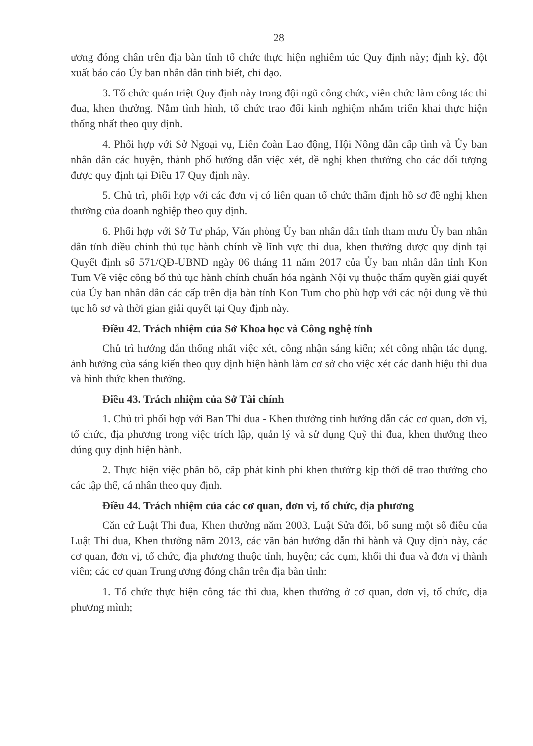28
ương đóng chân trên địa bàn tỉnh tổ chức thực hiện nghiêm túc Quy định này; định kỳ, đột xuất báo cáo Ủy ban nhân dân tỉnh biết, chỉ đạo.
3. Tổ chức quán triệt Quy định này trong đội ngũ công chức, viên chức làm công tác thi đua, khen thưởng. Nắm tình hình, tổ chức trao đổi kinh nghiệm nhằm triển khai thực hiện thống nhất theo quy định.
4. Phối hợp với Sở Ngoại vụ, Liên đoàn Lao động, Hội Nông dân cấp tỉnh và Ủy ban nhân dân các huyện, thành phố hướng dẫn việc xét, đề nghị khen thưởng cho các đối tượng được quy định tại Điều 17 Quy định này.
5. Chủ trì, phối hợp với các đơn vị có liên quan tổ chức thẩm định hồ sơ đề nghị khen thưởng của doanh nghiệp theo quy định.
6. Phối hợp với Sở Tư pháp, Văn phòng Ủy ban nhân dân tỉnh tham mưu Ủy ban nhân dân tỉnh điều chỉnh thủ tục hành chính về lĩnh vực thi đua, khen thưởng được quy định tại Quyết định số 571/QĐ-UBND ngày 06 tháng 11 năm 2017 của Ủy ban nhân dân tỉnh Kon Tum Về việc công bố thủ tục hành chính chuẩn hóa ngành Nội vụ thuộc thẩm quyền giải quyết của Ủy ban nhân dân các cấp trên địa bàn tỉnh Kon Tum cho phù hợp với các nội dung về thủ tục hồ sơ và thời gian giải quyết tại Quy định này.
Điều 42. Trách nhiệm của Sở Khoa học và Công nghệ tỉnh
Chủ trì hướng dẫn thống nhất việc xét, công nhận sáng kiến; xét công nhận tác dụng, ảnh hưởng của sáng kiến theo quy định hiện hành làm cơ sở cho việc xét các danh hiệu thi đua và hình thức khen thưởng.
Điều 43. Trách nhiệm của Sở Tài chính
1. Chủ trì phối hợp với Ban Thi đua - Khen thưởng tỉnh hướng dẫn các cơ quan, đơn vị, tổ chức, địa phương trong việc trích lập, quản lý và sử dụng Quỹ thi đua, khen thưởng theo đúng quy định hiện hành.
2. Thực hiện việc phân bổ, cấp phát kinh phí khen thưởng kịp thời để trao thưởng cho các tập thể, cá nhân theo quy định.
Điều 44. Trách nhiệm của các cơ quan, đơn vị, tổ chức, địa phương
Căn cứ Luật Thi đua, Khen thưởng năm 2003, Luật Sửa đổi, bổ sung một số điều của Luật Thi đua, Khen thưởng năm 2013, các văn bản hướng dẫn thi hành và Quy định này, các cơ quan, đơn vị, tổ chức, địa phương thuộc tỉnh, huyện; các cụm, khối thi đua và đơn vị thành viên; các cơ quan Trung ương đóng chân trên địa bàn tỉnh:
1. Tổ chức thực hiện công tác thi đua, khen thưởng ở cơ quan, đơn vị, tổ chức, địa phương mình;